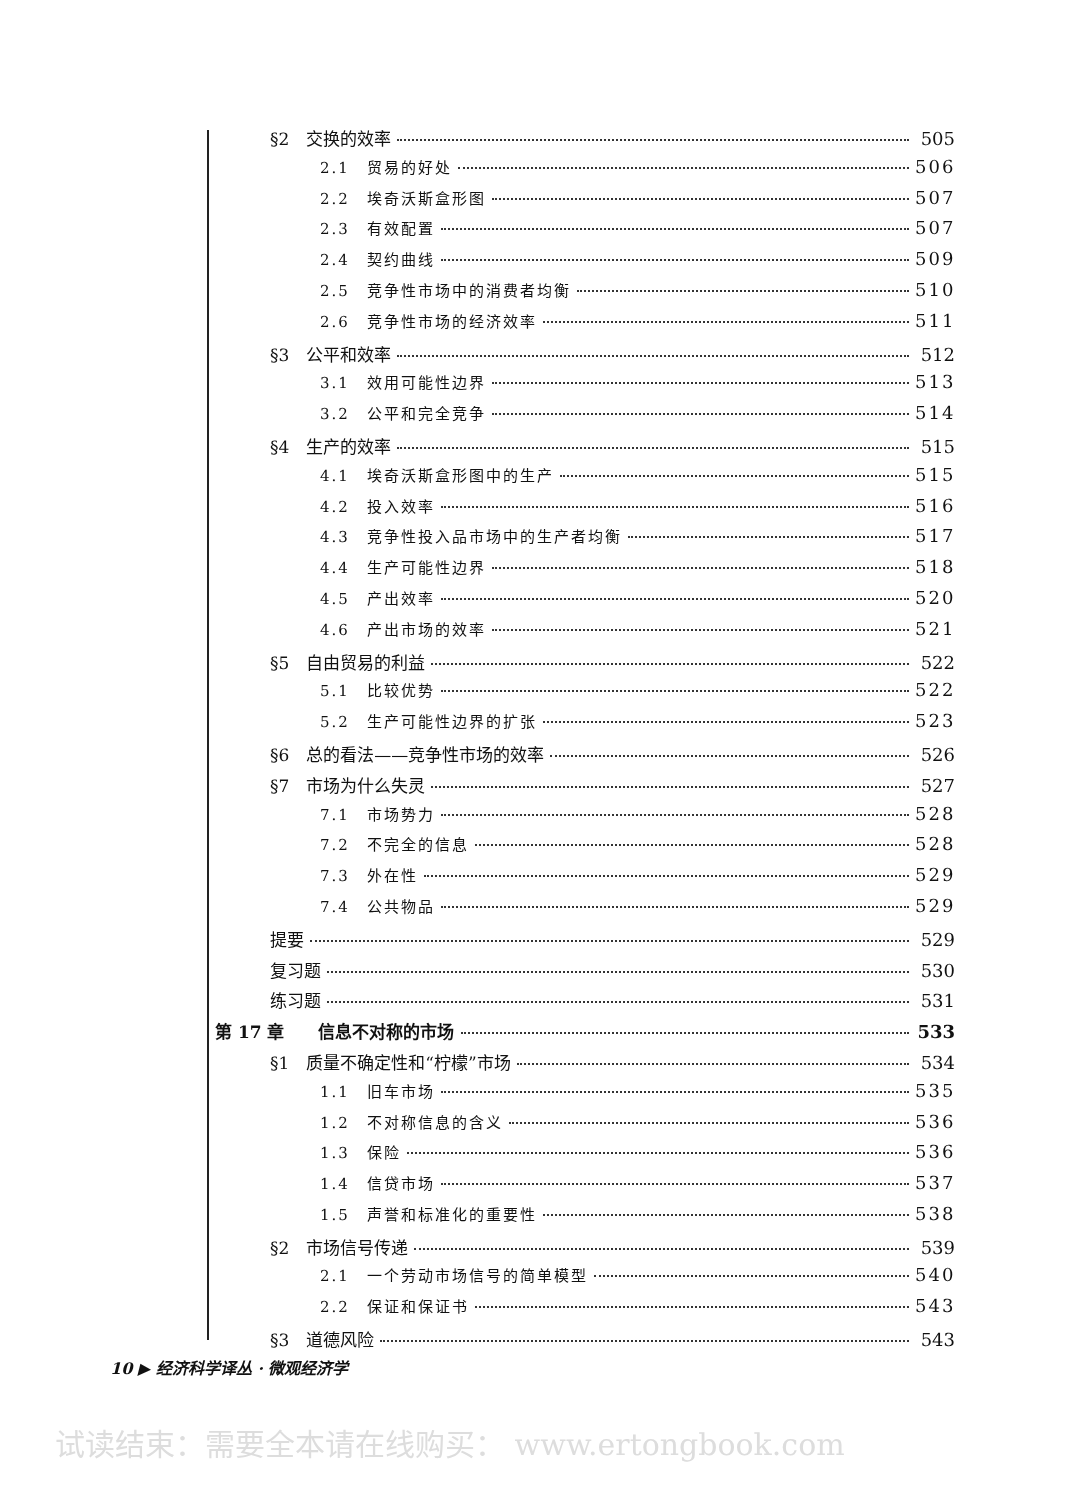§2　交换的效率 505
2.1　贸易的好处 506
2.2　埃奇沃斯盒形图 507
2.3　有效配置 507
2.4　契约曲线 509
2.5　竞争性市场中的消费者均衡 510
2.6　竞争性市场的经济效率 511
§3　公平和效率 512
3.1　效用可能性边界 513
3.2　公平和完全竞争 514
§4　生产的效率 515
4.1　埃奇沃斯盒形图中的生产 515
4.2　投入效率 516
4.3　竞争性投入品市场中的生产者均衡 517
4.4　生产可能性边界 518
4.5　产出效率 520
4.6　产出市场的效率 521
§5　自由贸易的利益 522
5.1　比较优势 522
5.2　生产可能性边界的扩张 523
§6　总的看法——竞争性市场的效率 526
§7　市场为什么失灵 527
7.1　市场势力 528
7.2　不完全的信息 528
7.3　外在性 529
7.4　公共物品 529
提要 529
复习题 530
练习题 531
第 17 章　　信息不对称的市场 533
§1　质量不确定性和“柠檬”市场 534
1.1　旧车市场 535
1.2　不对称信息的含义 536
1.3　保险 536
1.4　信贷市场 537
1.5　声誉和标准化的重要性 538
§2　市场信号传递 539
2.1　一个劳动市场信号的简单模型 540
2.2　保证和保证书 543
§3　道德风险 543
10 ▶ 经济科学译丛 · 微观经济学
试读结束：需要全本请在线购买： www.ertongbook.com